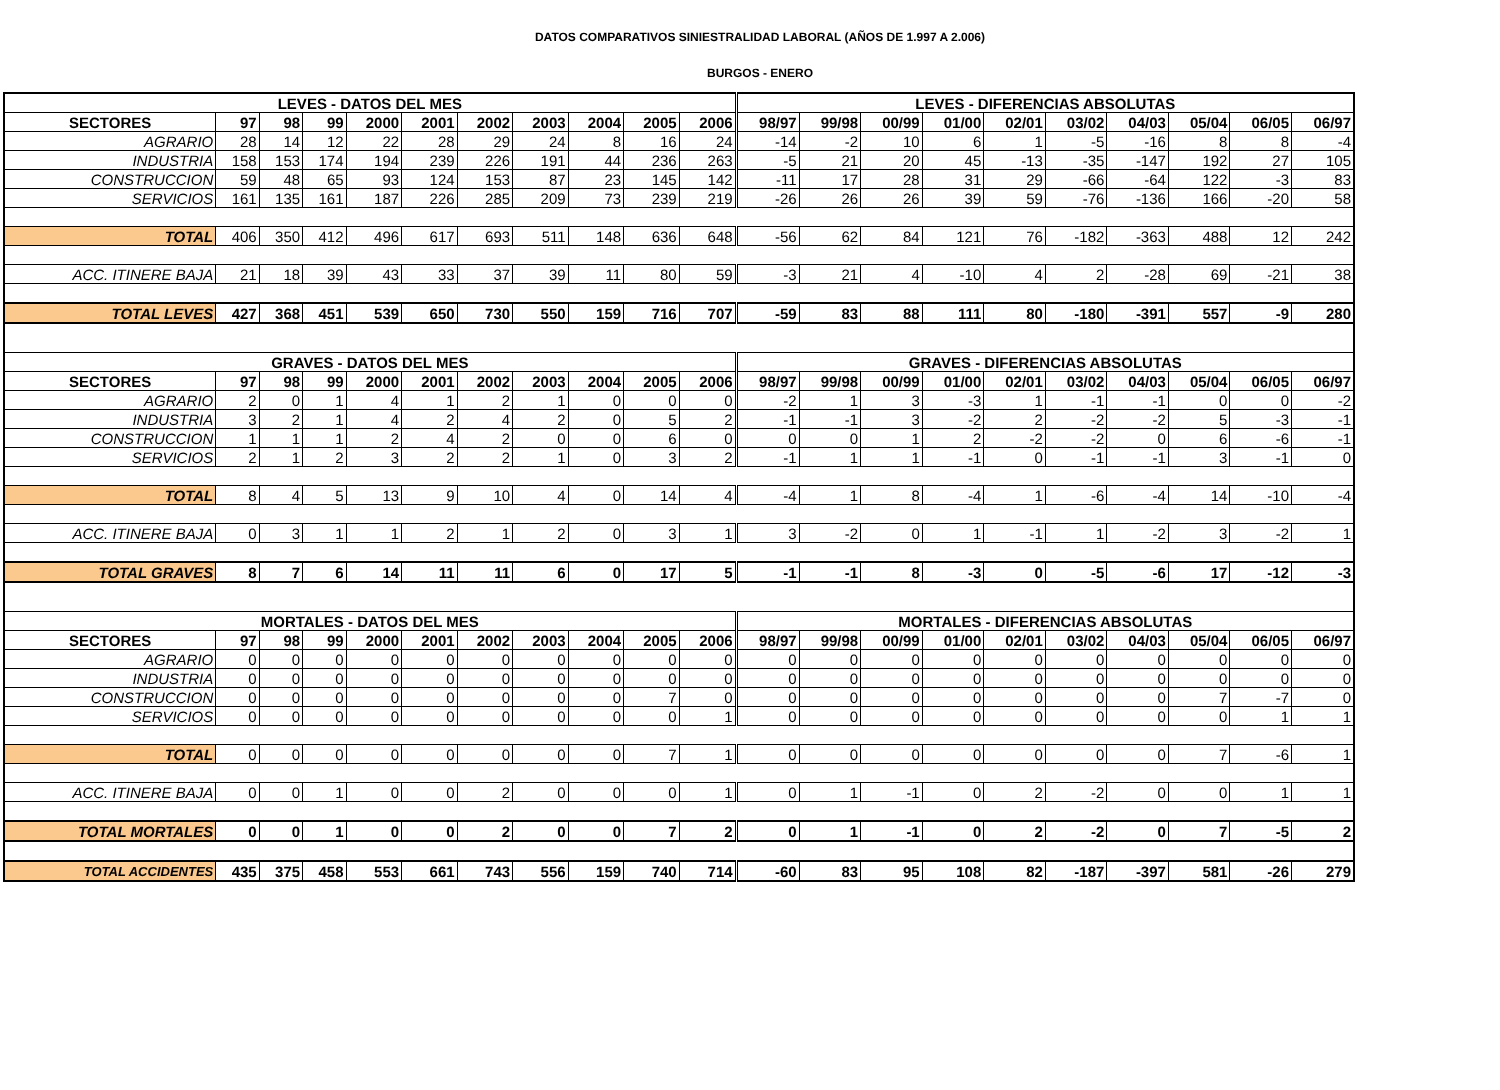DATOS COMPARATIVOS SINIESTRALIDAD LABORAL (AÑOS DE 1.997 A 2.006)
BURGOS - ENERO
| LEVES - DATOS DEL MES | | | | | | | | | | | LEVES - DIFERENCIAS ABSOLUTAS | | | | | | | | | |
| --- | --- | --- | --- | --- | --- | --- | --- | --- | --- | --- | --- | --- | --- | --- | --- | --- | --- | --- | --- | --- |
| SECTORES | 97 | 98 | 99 | 2000 | 2001 | 2002 | 2003 | 2004 | 2005 | 2006 | 98/97 | 99/98 | 00/99 | 01/00 | 02/01 | 03/02 | 04/03 | 05/04 | 06/05 | 06/97 |
| AGRARIO | 28 | 14 | 12 | 22 | 28 | 29 | 24 | 8 | 16 | 24 | -14 | -2 | 10 | 6 | 1 | -5 | -16 | 8 | 8 | -4 |
| INDUSTRIA | 158 | 153 | 174 | 194 | 239 | 226 | 191 | 44 | 236 | 263 | -5 | 21 | 20 | 45 | -13 | -35 | -147 | 192 | 27 | 105 |
| CONSTRUCCION | 59 | 48 | 65 | 93 | 124 | 153 | 87 | 23 | 145 | 142 | -11 | 17 | 28 | 31 | 29 | -66 | -64 | 122 | -3 | 83 |
| SERVICIOS | 161 | 135 | 161 | 187 | 226 | 285 | 209 | 73 | 239 | 219 | -26 | 26 | 26 | 39 | 59 | -76 | -136 | 166 | -20 | 58 |
| TOTAL | 406 | 350 | 412 | 496 | 617 | 693 | 511 | 148 | 636 | 648 | -56 | 62 | 84 | 121 | 76 | -182 | -363 | 488 | 12 | 242 |
| ACC. ITINERE BAJA | 21 | 18 | 39 | 43 | 33 | 37 | 39 | 11 | 80 | 59 | -3 | 21 | 4 | -10 | 4 | 2 | -28 | 69 | -21 | 38 |
| TOTAL LEVES | 427 | 368 | 451 | 539 | 650 | 730 | 550 | 159 | 716 | 707 | -59 | 83 | 88 | 111 | 80 | -180 | -391 | 557 | -9 | 280 |
| GRAVES - DATOS DEL MES | | | | | | | | | | | GRAVES - DIFERENCIAS ABSOLUTAS | | | | | | | | | |
| SECTORES | 97 | 98 | 99 | 2000 | 2001 | 2002 | 2003 | 2004 | 2005 | 2006 | 98/97 | 99/98 | 00/99 | 01/00 | 02/01 | 03/02 | 04/03 | 05/04 | 06/05 | 06/97 |
| AGRARIO | 2 | 0 | 1 | 4 | 1 | 2 | 1 | 0 | 0 | 0 | -2 | 1 | 3 | -3 | 1 | -1 | -1 | 0 | 0 | -2 |
| INDUSTRIA | 3 | 2 | 1 | 4 | 2 | 4 | 2 | 0 | 5 | 2 | -1 | -1 | 3 | -2 | 2 | -2 | -2 | 5 | -3 | -1 |
| CONSTRUCCION | 1 | 1 | 1 | 2 | 4 | 2 | 0 | 0 | 6 | 0 | 0 | 0 | 1 | 2 | -2 | -2 | 0 | 6 | -6 | -1 |
| SERVICIOS | 2 | 1 | 2 | 3 | 2 | 2 | 1 | 0 | 3 | 2 | -1 | 1 | 1 | -1 | 0 | -1 | -1 | 3 | -1 | 0 |
| TOTAL | 8 | 4 | 5 | 13 | 9 | 10 | 4 | 0 | 14 | 4 | -4 | 1 | 8 | -4 | 1 | -6 | -4 | 14 | -10 | -4 |
| ACC. ITINERE BAJA | 0 | 3 | 1 | 1 | 2 | 1 | 2 | 0 | 3 | 1 | 3 | -2 | 0 | 1 | -1 | 1 | -2 | 3 | -2 | 1 |
| TOTAL GRAVES | 8 | 7 | 6 | 14 | 11 | 11 | 6 | 0 | 17 | 5 | -1 | -1 | 8 | -3 | 0 | -5 | -6 | 17 | -12 | -3 |
| MORTALES - DATOS DEL MES | | | | | | | | | | | MORTALES - DIFERENCIAS ABSOLUTAS | | | | | | | | | |
| SECTORES | 97 | 98 | 99 | 2000 | 2001 | 2002 | 2003 | 2004 | 2005 | 2006 | 98/97 | 99/98 | 00/99 | 01/00 | 02/01 | 03/02 | 04/03 | 05/04 | 06/05 | 06/97 |
| AGRARIO | 0 | 0 | 0 | 0 | 0 | 0 | 0 | 0 | 0 | 0 | 0 | 0 | 0 | 0 | 0 | 0 | 0 | 0 | 0 | 0 |
| INDUSTRIA | 0 | 0 | 0 | 0 | 0 | 0 | 0 | 0 | 0 | 0 | 0 | 0 | 0 | 0 | 0 | 0 | 0 | 0 | 0 | 0 |
| CONSTRUCCION | 0 | 0 | 0 | 0 | 0 | 0 | 0 | 0 | 7 | 0 | 0 | 0 | 0 | 0 | 0 | 0 | 0 | 7 | -7 | 0 |
| SERVICIOS | 0 | 0 | 0 | 0 | 0 | 0 | 0 | 0 | 0 | 1 | 0 | 0 | 0 | 0 | 0 | 0 | 0 | 0 | 1 | 1 |
| TOTAL | 0 | 0 | 0 | 0 | 0 | 0 | 0 | 0 | 7 | 1 | 0 | 0 | 0 | 0 | 0 | 0 | 0 | 7 | -6 | 1 |
| ACC. ITINERE BAJA | 0 | 0 | 1 | 0 | 0 | 2 | 0 | 0 | 0 | 1 | 0 | 1 | -1 | 0 | 2 | -2 | 0 | 0 | 1 | 1 |
| TOTAL MORTALES | 0 | 0 | 1 | 0 | 0 | 2 | 0 | 0 | 7 | 2 | 0 | 1 | -1 | 0 | 2 | -2 | 0 | 7 | -5 | 2 |
| TOTAL ACCIDENTES | 435 | 375 | 458 | 553 | 661 | 743 | 556 | 159 | 740 | 714 | -60 | 83 | 95 | 108 | 82 | -187 | -397 | 581 | -26 | 279 |